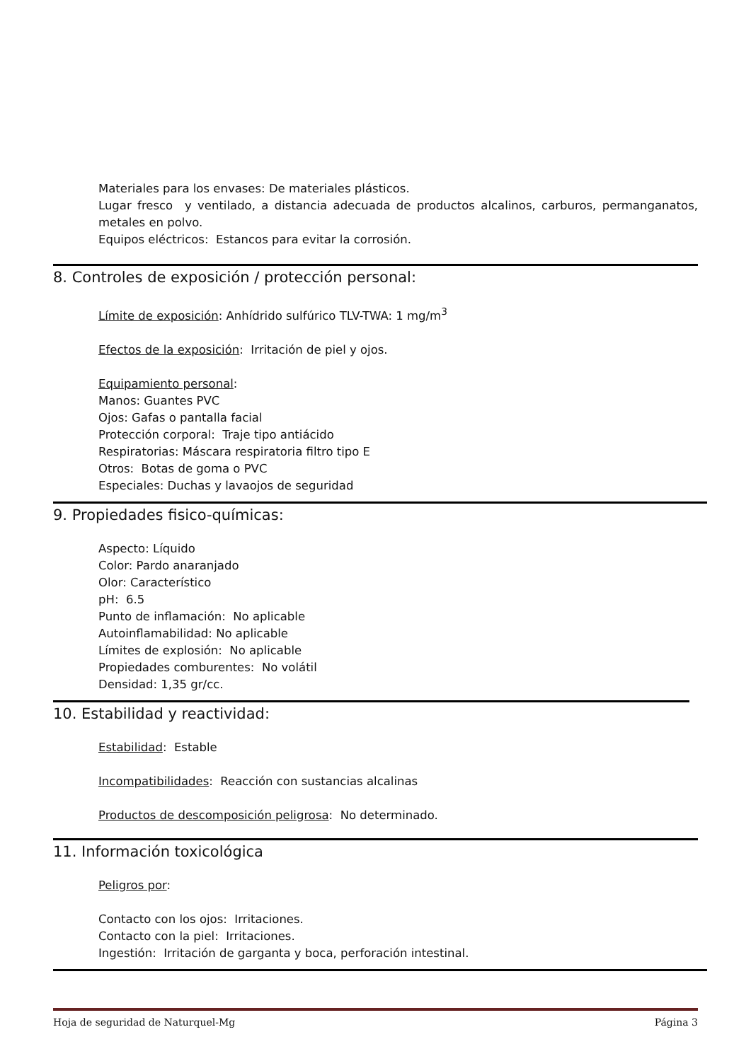Materiales para los envases: De materiales plásticos.
Lugar fresco y ventilado, a distancia adecuada de productos alcalinos, carburos, permanganatos, metales en polvo.
Equipos eléctricos: Estancos para evitar la corrosión.
8. Controles de exposición / protección personal:
Límite de exposición: Anhídrido sulfúrico TLV-TWA: 1 mg/m<sup>3</sup>
Efectos de la exposición: Irritación de piel y ojos.
Equipamiento personal:
Manos: Guantes PVC
Ojos: Gafas o pantalla facial
Protección corporal: Traje tipo antiácido
Respiratorias: Máscara respiratoria filtro tipo E
Otros: Botas de goma o PVC
Especiales: Duchas y lavaojos de seguridad
9. Propiedades fisico-químicas:
Aspecto: Líquido
Color: Pardo anaranjado
Olor: Característico
pH: 6.5
Punto de inflamación: No aplicable
Autoinflamabilidad: No aplicable
Límites de explosión: No aplicable
Propiedades comburentes: No volátil
Densidad: 1,35 gr/cc.
10. Estabilidad y reactividad:
Estabilidad: Estable
Incompatibilidades: Reacción con sustancias alcalinas
Productos de descomposición peligrosa: No determinado.
11. Información toxicológica
Peligros por:
Contacto con los ojos: Irritaciones.
Contacto con la piel: Irritaciones.
Ingestión: Irritación de garganta y boca, perforación intestinal.
Hoja de seguridad de Naturquel-Mg Página 3